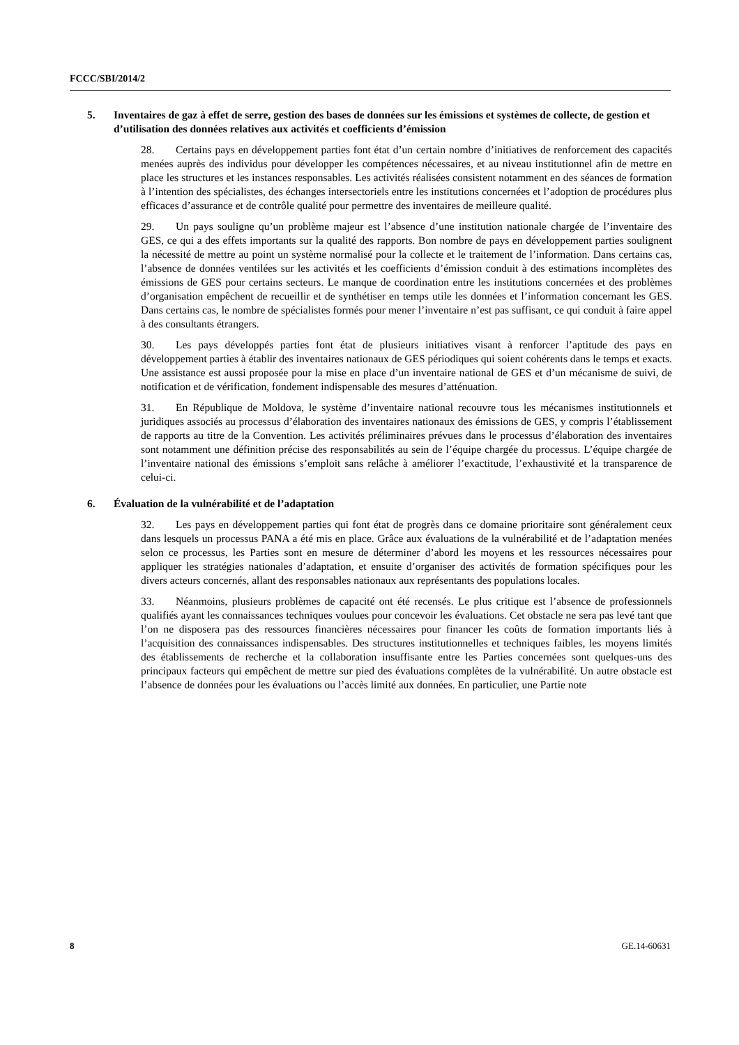FCCC/SBI/2014/2
5. Inventaires de gaz à effet de serre, gestion des bases de données sur les émissions et systèmes de collecte, de gestion et d’utilisation des données relatives aux activités et coefficients d’émission
28. Certains pays en développement parties font état d’un certain nombre d’initiatives de renforcement des capacités menées auprès des individus pour développer les compétences nécessaires, et au niveau institutionnel afin de mettre en place les structures et les instances responsables. Les activités réalisées consistent notamment en des séances de formation à l’intention des spécialistes, des échanges intersectoriels entre les institutions concernées et l’adoption de procédures plus efficaces d’assurance et de contrôle qualité pour permettre des inventaires de meilleure qualité.
29. Un pays souligne qu’un problème majeur est l’absence d’une institution nationale chargée de l’inventaire des GES, ce qui a des effets importants sur la qualité des rapports. Bon nombre de pays en développement parties soulignent la nécessité de mettre au point un système normalisé pour la collecte et le traitement de l’information. Dans certains cas, l’absence de données ventilées sur les activités et les coefficients d’émission conduit à des estimations incomplètes des émissions de GES pour certains secteurs. Le manque de coordination entre les institutions concernées et des problèmes d’organisation empêchent de recueillir et de synthétiser en temps utile les données et l’information concernant les GES. Dans certains cas, le nombre de spécialistes formés pour mener l’inventaire n’est pas suffisant, ce qui conduit à faire appel à des consultants étrangers.
30. Les pays développés parties font état de plusieurs initiatives visant à renforcer l’aptitude des pays en développement parties à établir des inventaires nationaux de GES périodiques qui soient cohérents dans le temps et exacts. Une assistance est aussi proposée pour la mise en place d’un inventaire national de GES et d’un mécanisme de suivi, de notification et de vérification, fondement indispensable des mesures d’atténuation.
31. En République de Moldova, le système d’inventaire national recouvre tous les mécanismes institutionnels et juridiques associés au processus d’élaboration des inventaires nationaux des émissions de GES, y compris l’établissement de rapports au titre de la Convention. Les activités préliminaires prévues dans le processus d’élaboration des inventaires sont notamment une définition précise des responsabilités au sein de l’équipe chargée du processus. L’équipe chargée de l’inventaire national des émissions s’emploit sans relâche à améliorer l’exactitude, l’exhaustivité et la transparence de celui-ci.
6. Évaluation de la vulnérabilité et de l’adaptation
32. Les pays en développement parties qui font état de progrès dans ce domaine prioritaire sont généralement ceux dans lesquels un processus PANA a été mis en place. Grâce aux évaluations de la vulnérabilité et de l’adaptation menées selon ce processus, les Parties sont en mesure de déterminer d’abord les moyens et les ressources nécessaires pour appliquer les stratégies nationales d’adaptation, et ensuite d’organiser des activités de formation spécifiques pour les divers acteurs concernés, allant des responsables nationaux aux représentants des populations locales.
33. Néanmoins, plusieurs problèmes de capacité ont été recensés. Le plus critique est l’absence de professionnels qualifiés ayant les connaissances techniques voulues pour concevoir les évaluations. Cet obstacle ne sera pas levé tant que l’on ne disposera pas des ressources financières nécessaires pour financer les coûts de formation importants liés à l’acquisition des connaissances indispensables. Des structures institutionnelles et techniques faibles, les moyens limités des établissements de recherche et la collaboration insuffisante entre les Parties concernées sont quelques-uns des principaux facteurs qui empêchent de mettre sur pied des évaluations complètes de la vulnérabilité. Un autre obstacle est l’absence de données pour les évaluations ou l’accès limité aux données. En particulier, une Partie note
8 GE.14-60631